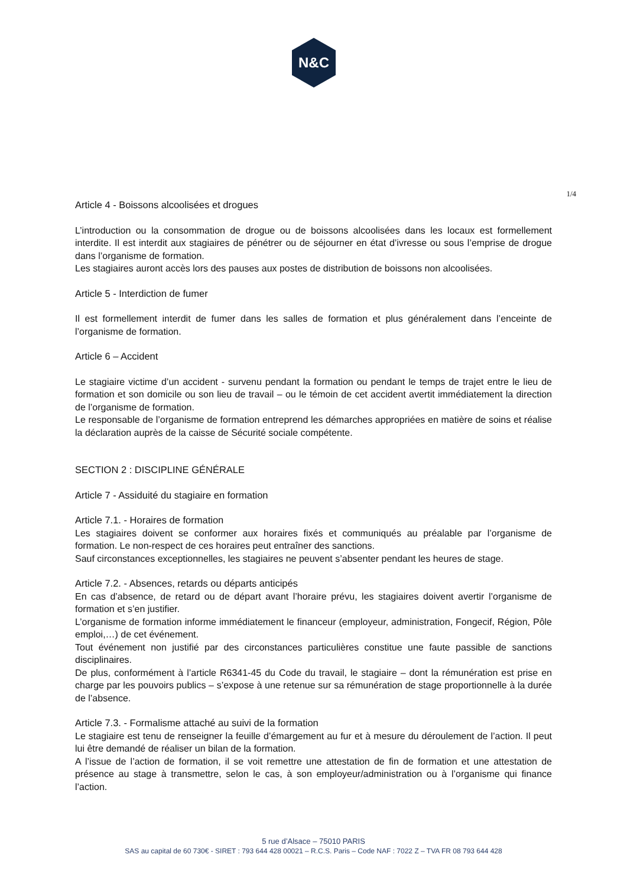N&C
1/4
Article 4 - Boissons alcoolisées et drogues
L’introduction ou la consommation de drogue ou de boissons alcoolisées dans les locaux est formellement interdite. Il est interdit aux stagiaires de pénétrer ou de séjourner en état d’ivresse ou sous l’emprise de drogue dans l’organisme de formation.
Les stagiaires auront accès lors des pauses aux postes de distribution de boissons non alcoolisées.
Article 5 - Interdiction de fumer
Il est formellement interdit de fumer dans les salles de formation et plus généralement dans l’enceinte de l’organisme de formation.
Article 6 – Accident
Le stagiaire victime d’un accident - survenu pendant la formation ou pendant le temps de trajet entre le lieu de formation et son domicile ou son lieu de travail – ou le témoin de cet accident avertit immédiatement la direction de l’organisme de formation.
Le responsable de l’organisme de formation entreprend les démarches appropriées en matière de soins et réalise la déclaration auprès de la caisse de Sécurité sociale compétente.
SECTION 2 : DISCIPLINE GÉNÉRALE
Article 7 - Assiduité du stagiaire en formation
Article 7.1. - Horaires de formation
Les stagiaires doivent se conformer aux horaires fixés et communiqués au préalable par l’organisme de formation. Le non-respect de ces horaires peut entraîner des sanctions.
Sauf circonstances exceptionnelles, les stagiaires ne peuvent s’absenter pendant les heures de stage.
Article 7.2. - Absences, retards ou départs anticipés
En cas d’absence, de retard ou de départ avant l’horaire prévu, les stagiaires doivent avertir l’organisme de formation et s’en justifier.
L’organisme de formation informe immédiatement le financeur (employeur, administration, Fongecif, Région, Pôle emploi,…) de cet événement.
Tout événement non justifié par des circonstances particulières constitue une faute passible de sanctions disciplinaires.
De plus, conformément à l’article R6341-45 du Code du travail, le stagiaire – dont la rémunération est prise en charge par les pouvoirs publics – s’expose à une retenue sur sa rémunération de stage proportionnelle à la durée de l’absence.
Article 7.3. - Formalisme attaché au suivi de la formation
Le stagiaire est tenu de renseigner la feuille d’émargement au fur et à mesure du déroulement de l’action. Il peut lui être demandé de réaliser un bilan de la formation.
A l’issue de l’action de formation, il se voit remettre une attestation de fin de formation et une attestation de présence au stage à transmettre, selon le cas, à son employeur/administration ou à l’organisme qui finance l’action.
5 rue d’Alsace – 75010 PARIS
SAS au capital de 60 730€ - SIRET : 793 644 428 00021 – R.C.S. Paris – Code NAF : 7022 Z – TVA FR 08 793 644 428